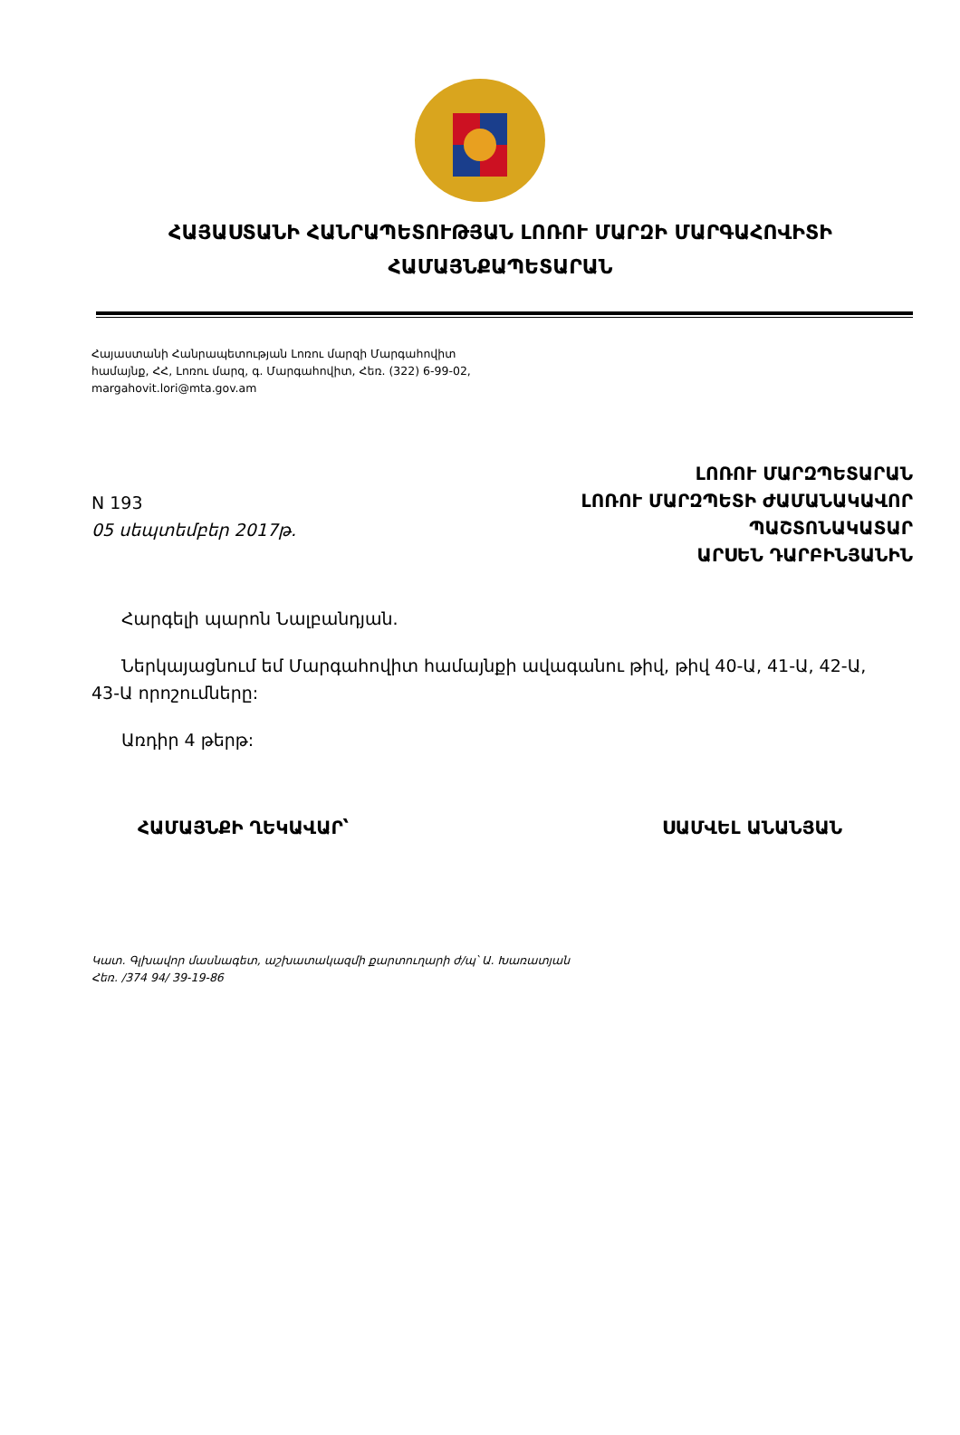ՀԱՅԱՍՏԱՆԻ ՀԱՆՐԱՊԵՏՈՒԹՅԱՆ ԼՈՌՈՒ ՄԱՐԶԻ ՄԱՐԳԱՀՈՎԻՏԻ
ՀԱՄԱՅՆՔԱՊԵՏԱՐԱՆ
Հայաստանի Հանրապետության Լոռու մարզի Մարգահովիտ
համայնք, ՀՀ, Լոռու մարզ, գ. Մարգահովիտ, Հեռ. (322) 6-99-02,
margahovit.lori@mta.gov.am
N 193
05 սեպտեմբեր 2017թ.
ԼՈՌՈՒ ՄԱՐԶՊԵՏԱՐԱՆ
ԼՈՌՈՒ ՄԱՐԶՊԵՏԻ ԺԱՄԱՆԱԿԱՎՈՐ
ՊԱՇՏՈՆԱԿԱՏԱՐ
ԱՐՍԵՆ ԴԱՐԲԻՆՅԱՆԻՆ
Հարգելի պարոն Նալբանդյան.
Ներկայացնում եմ Մարգահովիտ համայնքի ավագանու թիվ, թիվ 40-Ա, 41-Ա, 42-Ա, 43-Ա որոշումները:
Առդիր 4 թերթ:
ՀԱՄԱՅՆՔԻ ՂԵԿԱՎԱՐ՝ ՍԱՄՎԵԼ ԱՆԱՆՅԱՆ
Կատ. Գլխավոր մասնագետ, աշխատակազմի քարտուղարի ժ/պ՝ Ա. Խառատյան
Հեռ. /374 94/ 39-19-86